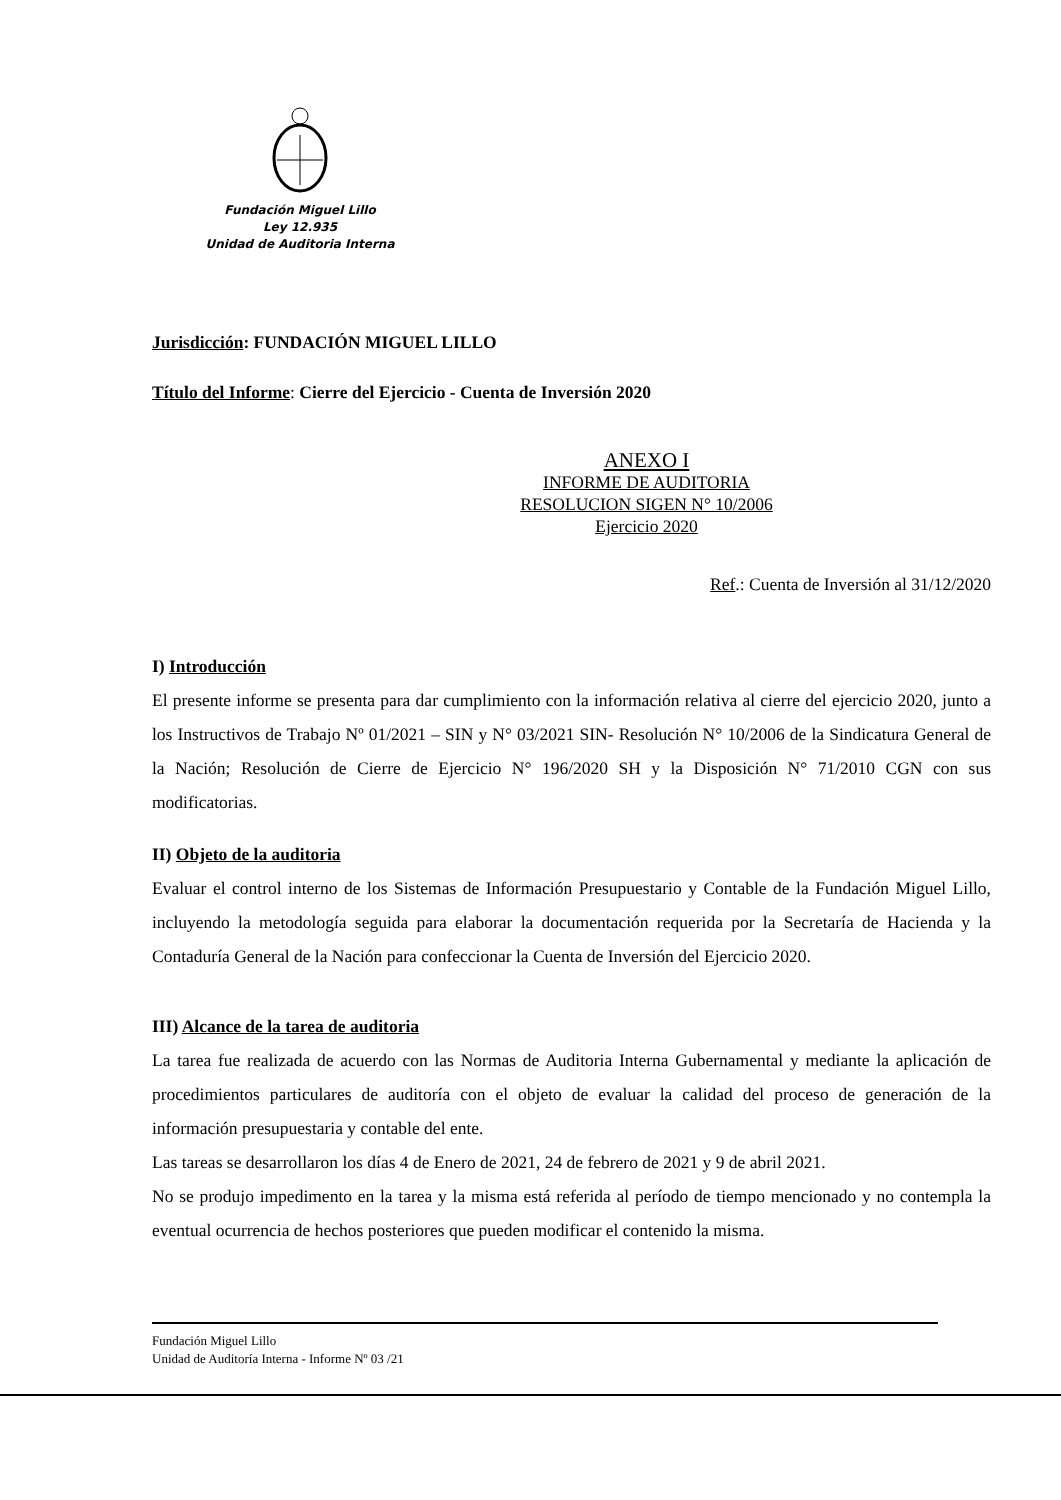Fundación Miguel Lillo
Ley 12.935
Unidad de Auditoria Interna
Jurisdicción: FUNDACIÓN MIGUEL LILLO
Título del Informe: Cierre del Ejercicio - Cuenta de Inversión 2020
ANEXO I
INFORME DE AUDITORIA
RESOLUCION SIGEN N° 10/2006
Ejercicio 2020
Ref.: Cuenta de Inversión al 31/12/2020
I) Introducción
El presente informe se presenta para dar cumplimiento con la información relativa al cierre del ejercicio 2020, junto a los Instructivos de Trabajo Nº 01/2021 – SIN y N° 03/2021 SIN- Resolución N° 10/2006 de la Sindicatura General de la Nación; Resolución de Cierre de Ejercicio N° 196/2020 SH y la Disposición N° 71/2010 CGN con sus modificatorias.
II) Objeto de la auditoria
Evaluar el control interno de los Sistemas de Información Presupuestario y Contable de la Fundación Miguel Lillo, incluyendo la metodología seguida para elaborar la documentación requerida por la Secretaría de Hacienda y la Contaduría General de la Nación para confeccionar la Cuenta de Inversión del Ejercicio 2020.
III) Alcance de la tarea de auditoria
La tarea fue realizada de acuerdo con las Normas de Auditoria Interna Gubernamental y mediante la aplicación de procedimientos particulares de auditoría con el objeto de evaluar la calidad del proceso de generación de la información presupuestaria y contable del ente.
Las tareas se desarrollaron los días 4 de Enero de 2021, 24 de febrero de 2021 y 9 de abril 2021.
No se produjo impedimento en la tarea y la misma está referida al período de tiempo mencionado y no contempla la eventual ocurrencia de hechos posteriores que pueden modificar el contenido la misma.
Fundación Miguel Lillo
Unidad de Auditoría Interna - Informe Nº 03 /21